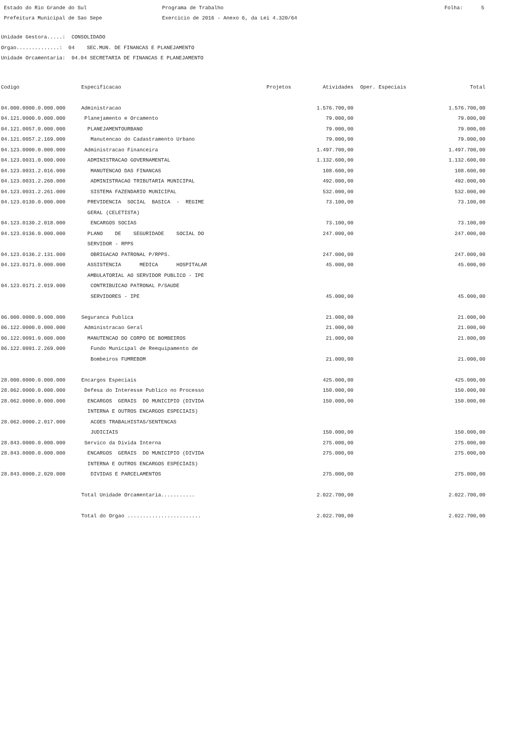Estado do Rio Grande do Sul Prefeitura Municipal de Sao Sepe
Programa de Trabalho Exercicio de 2016 - Anexo 6, da Lei 4.320/64
Folha: 5
Unidade Gestora.....: CONSOLIDADO Orgao..............: 04 SEC.MUN. DE FINANCAS E PLANEJAMENTO Unidade Orcamentaria: 04.04 SECRETARIA DE FINANCAS E PLANEJAMENTO
| Codigo | Especificacao | Projetos | Atividades | Oper. Especiais | Total |
| --- | --- | --- | --- | --- | --- |
| 04.000.0000.0.000.000 | Administracao | | 1.576.700,00 | | 1.576.700,00 |
| 04.121.0000.0.000.000 | Planejamento e Orcamento | | 79.000,00 | | 79.000,00 |
| 04.121.0057.0.000.000 | PLANEJAMENTOURBANO | | 79.000,00 | | 79.000,00 |
| 04.121.0057.2.169.000 | Manutencao do Cadastramento Urbano | | 79.000,00 | | 79.000,00 |
| 04.123.0000.0.000.000 | Administracao Financeira | | 1.497.700,00 | | 1.497.700,00 |
| 04.123.0031.0.000.000 | ADMINISTRACAO GOVERNAMENTAL | | 1.132.600,00 | | 1.132.600,00 |
| 04.123.0031.2.016.000 | MANUTENCAO DAS FINANCAS | | 108.600,00 | | 108.600,00 |
| 04.123.0031.2.260.000 | ADMINISTRACAO TRIBUTARIA MUNICIPAL | | 492.000,00 | | 492.000,00 |
| 04.123.0031.2.261.000 | SISTEMA FAZENDARIO MUNICIPAL | | 532.000,00 | | 532.000,00 |
| 04.123.0130.0.000.000 | PREVIDENCIA SOCIAL BASICA - REGIME GERAL (CELETISTA) | | 73.100,00 | | 73.100,00 |
| 04.123.0130.2.018.000 | ENCARGOS SOCIAS | | 73.100,00 | | 73.100,00 |
| 04.123.0136.0.000.000 | PLANO DE SEGURIDADE SOCIAL DO SERVIDOR - RPPS | | 247.000,00 | | 247.000,00 |
| 04.123.0136.2.131.000 | OBRIGACAO PATRONAL P/RPPS. | | 247.000,00 | | 247.000,00 |
| 04.123.0171.0.000.000 | ASSISTENCIA MEDICA HOSPITALAR AMBULATORIAL AO SERVIDOR PUBLICO - IPE | | 45.000,00 | | 45.000,00 |
| 04.123.0171.2.019.000 | CONTRIBUICAO PATRONAL P/SAUDE SERVIDORES - IPE | | 45.000,00 | | 45.000,00 |
| 06.000.0000.0.000.000 | Seguranca Publica | | 21.000,00 | | 21.000,00 |
| 06.122.0000.0.000.000 | Administracao Geral | | 21.000,00 | | 21.000,00 |
| 06.122.0091.0.000.000 | MANUTENCAO DO CORPO DE BOMBEIROS | | 21.000,00 | | 21.000,00 |
| 06.122.0091.2.269.000 | Fundo Municipal de Reequipamento de Bombeiros FUMREBOM | | 21.000,00 | | 21.000,00 |
| 28.000.0000.0.000.000 | Encargos Especiais | | 425.000,00 | | 425.000,00 |
| 28.062.0000.0.000.000 | Defesa do Interesse Publico no Processo | | 150.000,00 | | 150.000,00 |
| 28.062.0000.0.000.000 | ENCARGOS GERAIS DO MUNICIPIO (DIVIDA INTERNA E OUTROS ENCARGOS ESPECIAIS) | | 150.000,00 | | 150.000,00 |
| 28.062.0000.2.017.000 | ACOES TRABALHISTAS/SENTENCAS JUDICIAIS | | 150.000,00 | | 150.000,00 |
| 28.843.0000.0.000.000 | Servico da Divida Interna | | 275.000,00 | | 275.000,00 |
| 28.843.0000.0.000.000 | ENCARGOS GERAIS DO MUNICIPIO (DIVIDA INTERNA E OUTROS ENCARGOS ESPECIAIS) | | 275.000,00 | | 275.000,00 |
| 28.843.0000.2.020.000 | DIVIDAS E PARCELAMENTOS | | 275.000,00 | | 275.000,00 |
| | Total Unidade Orcamentaria........... | | 2.022.700,00 | | 2.022.700,00 |
| | Total do Orgao ........................ | | 2.022.700,00 | | 2.022.700,00 |